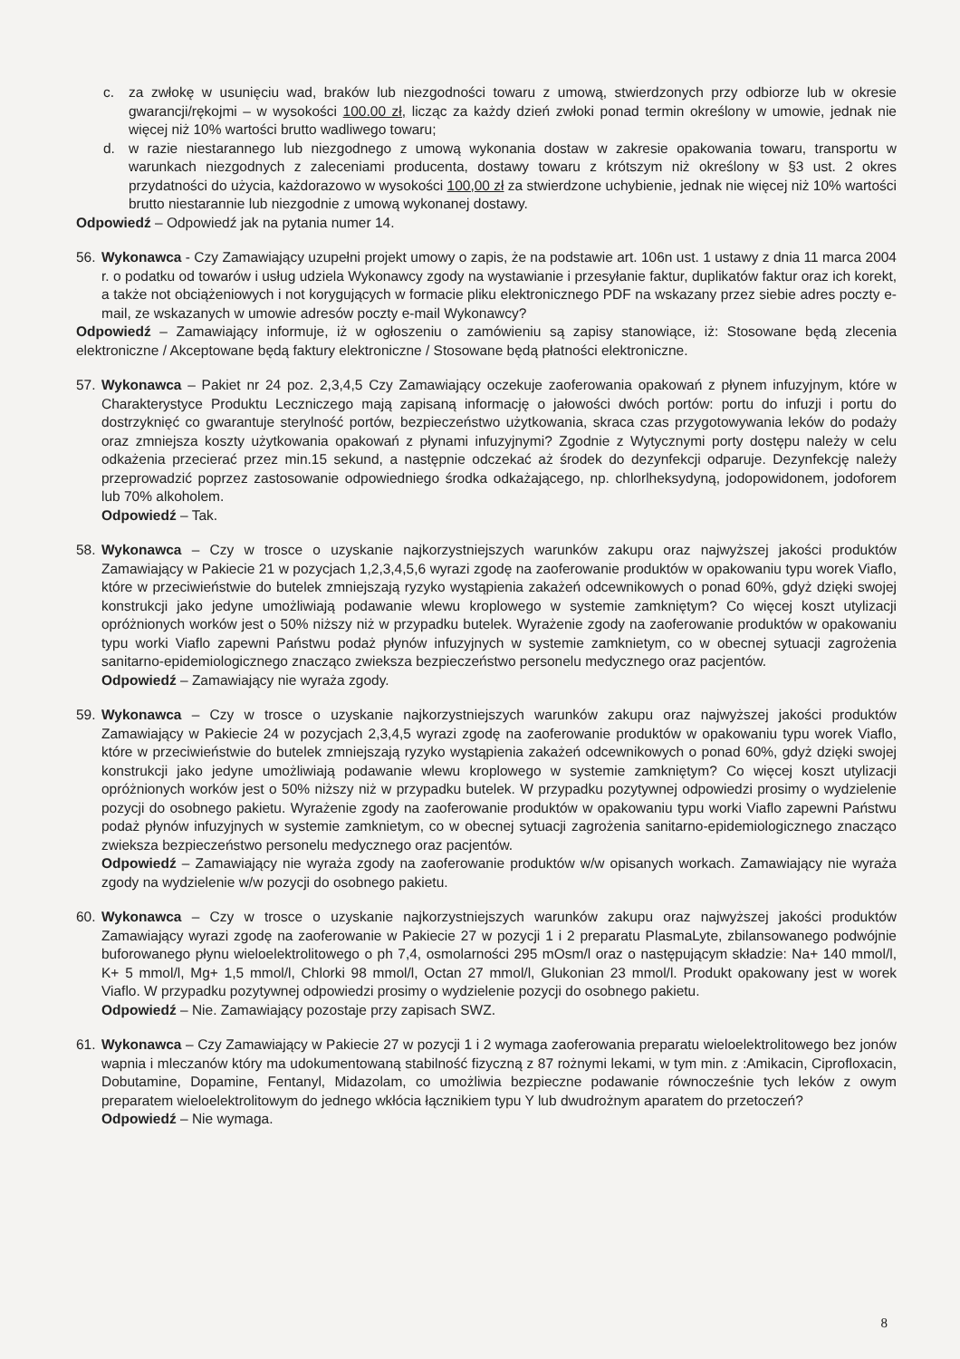c. za zwłokę w usunięciu wad, braków lub niezgodności towaru z umową, stwierdzonych przy odbiorze lub w okresie gwarancji/rękojmi – w wysokości 100.00 zł, licząc za każdy dzień zwłoki ponad termin określony w umowie, jednak nie więcej niż 10% wartości brutto wadliwego towaru;
d. w razie niestarannego lub niezgodnego z umową wykonania dostaw w zakresie opakowania towaru, transportu w warunkach niezgodnych z zaleceniami producenta, dostawy towaru z krótszym niż określony w §3 ust. 2 okres przydatności do użycia, każdorazowo w wysokości 100,00 zł za stwierdzone uchybienie, jednak nie więcej niż 10% wartości brutto niestarannie lub niezgodnie z umową wykonanej dostawy.
Odpowiedź – Odpowiedź jak na pytania numer 14.
56. Wykonawca - Czy Zamawiający uzupełni projekt umowy o zapis, że na podstawie art. 106n ust. 1 ustawy z dnia 11 marca 2004 r. o podatku od towarów i usług udziela Wykonawcy zgody na wystawianie i przesyłanie faktur, duplikatów faktur oraz ich korekt, a także not obciążeniowych i not korygujących w formacie pliku elektronicznego PDF na wskazany przez siebie adres poczty e-mail, ze wskazanych w umowie adresów poczty e-mail Wykonawcy?
Odpowiedź – Zamawiający informuje, iż w ogłoszeniu o zamówieniu są zapisy stanowiące, iż: Stosowane będą zlecenia elektroniczne / Akceptowane będą faktury elektroniczne / Stosowane będą płatności elektroniczne.
57. Wykonawca – Pakiet nr 24 poz. 2,3,4,5 Czy Zamawiający oczekuje zaoferowania opakowań z płynem infuzyjnym, które w Charakterystyce Produktu Leczniczego mają zapisaną informację o jałowości dwóch portów: portu do infuzji i portu do dostrzyknięć co gwarantuje sterylność portów, bezpieczeństwo użytkowania, skraca czas przygotowywania leków do podaży oraz zmniejsza koszty użytkowania opakowań z płynami infuzyjnymi? Zgodnie z Wytycznymi porty dostępu należy w celu odkażenia przecierać przez min.15 sekund, a następnie odczekać aż środek do dezynfekcji odparuje. Dezynfekcję należy przeprowadzić poprzez zastosowanie odpowiedniego środka odkażającego, np. chlorlheksydyną, jodopowidonem, jodoforem lub 70% alkoholem.
Odpowiedź – Tak.
58. Wykonawca – Czy w trosce o uzyskanie najkorzystniejszych warunków zakupu oraz najwyższej jakości produktów Zamawiający w Pakiecie 21 w pozycjach 1,2,3,4,5,6 wyrazi zgodę na zaoferowanie produktów w opakowaniu typu worek Viaflo, które w przeciwieństwie do butelek zmniejszają ryzyko wystąpienia zakażeń odcewnikowych o ponad 60%, gdyż dzięki swojej konstrukcji jako jedyne umożliwiają podawanie wlewu kroplowego w systemie zamkniętym? Co więcej koszt utylizacji opróżnionych worków jest o 50% niższy niż w przypadku butelek. Wyrażenie zgody na zaoferowanie produktów w opakowaniu typu worki Viaflo zapewni Państwu podaż płynów infuzyjnych w systemie zamknietym, co w obecnej sytuacji zagrożenia sanitarno-epidemiologicznego znacząco zwieksza bezpieczeństwo personelu medycznego oraz pacjentów.
Odpowiedź – Zamawiający nie wyraża zgody.
59. Wykonawca – Czy w trosce o uzyskanie najkorzystniejszych warunków zakupu oraz najwyższej jakości produktów Zamawiający w Pakiecie 24 w pozycjach 2,3,4,5 wyrazi zgodę na zaoferowanie produktów w opakowaniu typu worek Viaflo, które w przeciwieństwie do butelek zmniejszają ryzyko wystąpienia zakażeń odcewnikowych o ponad 60%, gdyż dzięki swojej konstrukcji jako jedyne umożliwiają podawanie wlewu kroplowego w systemie zamkniętym? Co więcej koszt utylizacji opróżnionych worków jest o 50% niższy niż w przypadku butelek. W przypadku pozytywnej odpowiedzi prosimy o wydzielenie pozycji do osobnego pakietu. Wyrażenie zgody na zaoferowanie produktów w opakowaniu typu worki Viaflo zapewni Państwu podaż płynów infuzyjnych w systemie zamknietym, co w obecnej sytuacji zagrożenia sanitarno-epidemiologicznego znacząco zwieksza bezpieczeństwo personelu medycznego oraz pacjentów.
Odpowiedź – Zamawiający nie wyraża zgody na zaoferowanie produktów w/w opisanych workach. Zamawiający nie wyraża zgody na wydzielenie w/w pozycji do osobnego pakietu.
60. Wykonawca – Czy w trosce o uzyskanie najkorzystniejszych warunków zakupu oraz najwyższej jakości produktów Zamawiający wyrazi zgodę na zaoferowanie w Pakiecie 27 w pozycji 1 i 2 preparatu PlasmaLyte, zbilansowanego podwójnie buforowanego płynu wieloelektrolitowego o ph 7,4, osmolarności 295 mOsm/l oraz o następującym składzie: Na+ 140 mmol/l, K+ 5 mmol/l, Mg+ 1,5 mmol/l, Chlorki 98 mmol/l, Octan 27 mmol/l, Glukonian 23 mmol/l. Produkt opakowany jest w worek Viaflo. W przypadku pozytywnej odpowiedzi prosimy o wydzielenie pozycji do osobnego pakietu.
Odpowiedź – Nie. Zamawiający pozostaje przy zapisach SWZ.
61. Wykonawca – Czy Zamawiający w Pakiecie 27 w pozycji 1 i 2 wymaga zaoferowania preparatu wieloelektrolitowego bez jonów wapnia i mleczanów który ma udokumentowaną stabilność fizyczną z 87 rożnymi lekami, w tym min. z :Amikacin, Ciprofloxacin, Dobutamine, Dopamine, Fentanyl, Midazolam, co umożliwia bezpieczne podawanie równocześnie tych leków z owym preparatem wieloelektrolitowym do jednego wkłócia łącznikiem typu Y lub dwudrożnym aparatem do przetoczeń?
Odpowiedź – Nie wymaga.
8